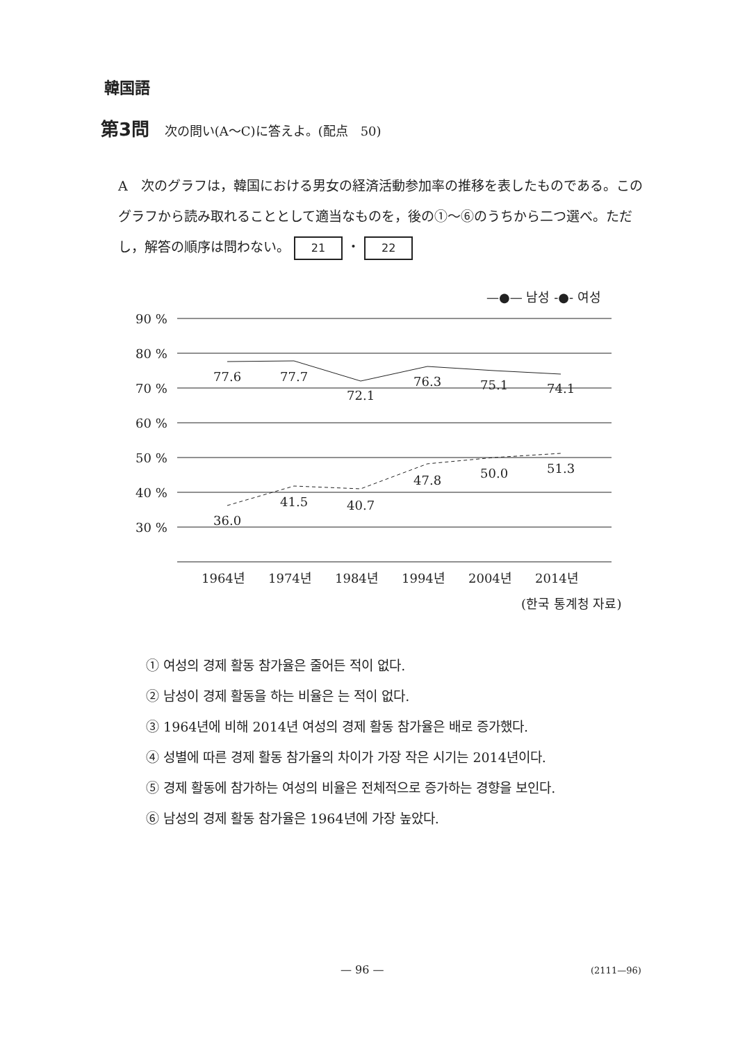韓国語
第3問 次の問い(A～C)に答えよ。(配点　50)
A　次のグラフは，韓国における男女の経済活動参加率の推移を表したものである。このグラフから読み取れることとして適当なものを，後の①～⑥のうちから二つ選べ。ただし，解答の順序は問わない。 21 ・ 22
—●— 남성 -●- 여성
90 %
80 %
70 %
60 %
50 %
40 %
30 %
77.6
77.7
72.1
76.3
75.1
74.1
36.0
41.5
40.7
47.8
50.0
51.3
1964년
1974년
1984년
1994년
2004년
2014년
(한국 통계청 자료)
① 여성의 경제 활동 참가율은 줄어든 적이 없다.
② 남성이 경제 활동을 하는 비율은 는 적이 없다.
③ 1964년에 비해 2014년 여성의 경제 활동 참가율은 배로 증가했다.
④ 성별에 따른 경제 활동 참가율의 차이가 가장 작은 시기는 2014년이다.
⑤ 경제 활동에 참가하는 여성의 비율은 전체적으로 증가하는 경향을 보인다.
⑥ 남성의 경제 활동 참가율은 1964년에 가장 높았다.
— 96 — (2111—96)